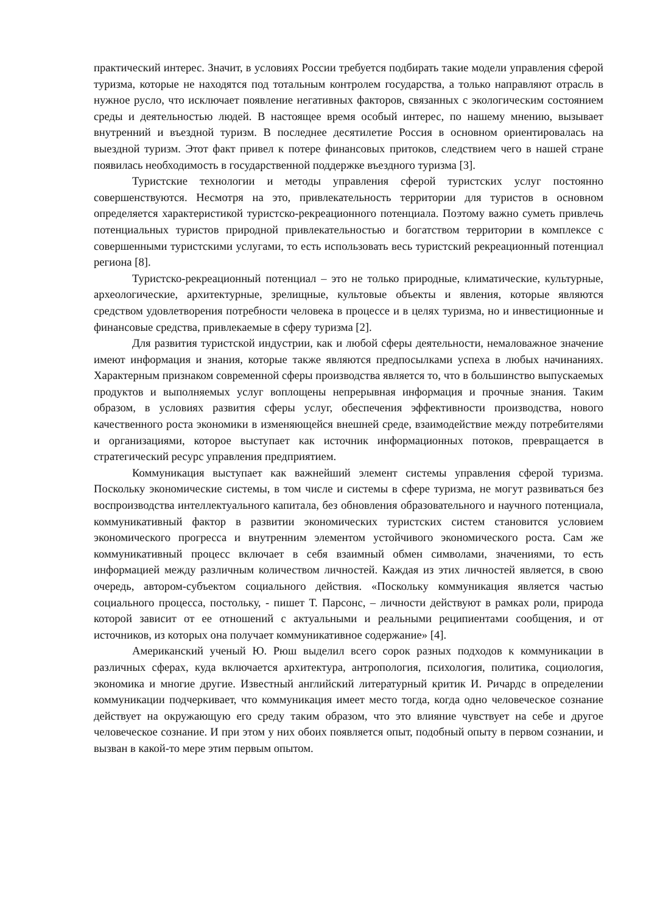практический интерес. Значит, в условиях России требуется подбирать такие модели управления сферой туризма, которые не находятся под тотальным контролем государства, а только направляют отрасль в нужное русло, что исключает появление негативных факторов, связанных с экологическим состоянием среды и деятельностью людей. В настоящее время особый интерес, по нашему мнению, вызывает внутренний и въездной туризм. В последнее десятилетие Россия в основном ориентировалась на выездной туризм. Этот факт привел к потере финансовых притоков, следствием чего в нашей стране появилась необходимость в государственной поддержке въездного туризма [3].
Туристские технологии и методы управления сферой туристских услуг постоянно совершенствуются. Несмотря на это, привлекательность территории для туристов в основном определяется характеристикой туристско-рекреационного потенциала. Поэтому важно суметь привлечь потенциальных туристов природной привлекательностью и богатством территории в комплексе с совершенными туристскими услугами, то есть использовать весь туристский рекреационный потенциал региона [8].
Туристско-рекреационный потенциал – это не только природные, климатические, культурные, археологические, архитектурные, зрелищные, культовые объекты и явления, которые являются средством удовлетворения потребности человека в процессе и в целях туризма, но и инвестиционные и финансовые средства, привлекаемые в сферу туризма [2].
Для развития туристской индустрии, как и любой сферы деятельности, немаловажное значение имеют информация и знания, которые также являются предпосылками успеха в любых начинаниях. Характерным признаком современной сферы производства является то, что в большинство выпускаемых продуктов и выполняемых услуг воплощены непрерывная информация и прочные знания. Таким образом, в условиях развития сферы услуг, обеспечения эффективности производства, нового качественного роста экономики в изменяющейся внешней среде, взаимодействие между потребителями и организациями, которое выступает как источник информационных потоков, превращается в стратегический ресурс управления предприятием.
Коммуникация выступает как важнейший элемент системы управления сферой туризма. Поскольку экономические системы, в том числе и системы в сфере туризма, не могут развиваться без воспроизводства интеллектуального капитала, без обновления образовательного и научного потенциала, коммуникативный фактор в развитии экономических туристских систем становится условием экономического прогресса и внутренним элементом устойчивого экономического роста. Сам же коммуникативный процесс включает в себя взаимный обмен символами, значениями, то есть информацией между различным количеством личностей. Каждая из этих личностей является, в свою очередь, автором-субъектом социального действия. «Поскольку коммуникация является частью социального процесса, постольку, - пишет Т. Парсонс, – личности действуют в рамках роли, природа которой зависит от ее отношений с актуальными и реальными реципиентами сообщения, и от источников, из которых она получает коммуникативное содержание» [4].
Американский ученый Ю. Рюш выделил всего сорок разных подходов к коммуникации в различных сферах, куда включается архитектура, антропология, психология, политика, социология, экономика и многие другие. Известный английский литературный критик И. Ричардс в определении коммуникации подчеркивает, что коммуникация имеет место тогда, когда одно человеческое сознание действует на окружающую его среду таким образом, что это влияние чувствует на себе и другое человеческое сознание. И при этом у них обоих появляется опыт, подобный опыту в первом сознании, и вызван в какой-то мере этим первым опытом.